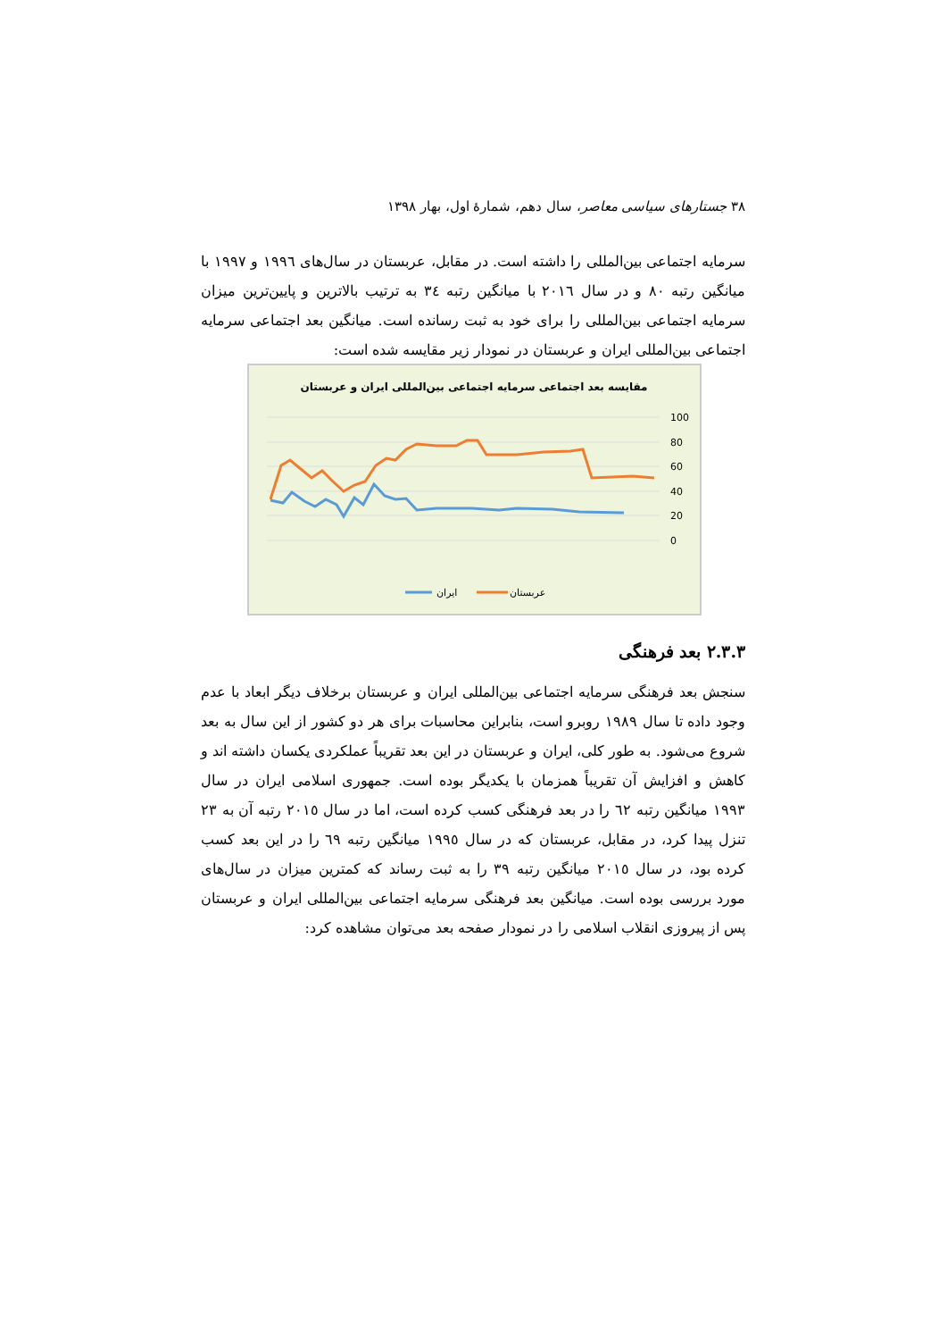٣٨ جستارهای سیاسی معاصر، سال دهم، شمارهٔ اول، بهار ١٣٩٨
سرمایه اجتماعی بین‌المللی را داشته است. در مقابل، عربستان در سال‌های ١٩٩٦ و ١٩٩٧ با میانگین رتبه ٨٠ و در سال ٢٠١٦ با میانگین رتبه ٣٤ به ترتیب بالاترین و پایین‌ترین میزان سرمایه اجتماعی بین‌المللی را برای خود به ثبت رسانده است. میانگین بعد اجتماعی سرمایه اجتماعی بین‌المللی ایران و عربستان در نمودار زیر مقایسه شده است:
مقایسه بعد اجتماعی سرمایه اجتماعی بین‌المللی ایران و عربستان
100
80
60
40
20
0
ایران
عربستان
٢.٣.٣ بعد فرهنگی
سنجش بعد فرهنگی سرمایه اجتماعی بین‌المللی ایران و عربستان برخلاف دیگر ابعاد با عدم وجود داده تا سال ١٩٨٩ روبرو است، بنابراین محاسبات برای هر دو کشور از این سال به بعد شروع می‌شود. به طور کلی، ایران و عربستان در این بعد تقریباً عملکردی یکسان داشته اند و کاهش و افزایش آن تقریباً همزمان با یکدیگر بوده است. جمهوری اسلامی ایران در سال ١٩٩٣ میانگین رتبه ٦٢ را در بعد فرهنگی کسب کرده است، اما در سال ٢٠١٥ رتبه آن به ٢٣ تنزل پیدا کرد، در مقابل، عربستان که در سال ١٩٩٥ میانگین رتبه ٦٩ را در این بعد کسب کرده بود، در سال ٢٠١٥ میانگین رتبه ٣٩ را به ثبت رساند که کمترین میزان در سال‌های مورد بررسی بوده است. میانگین بعد فرهنگی سرمایه اجتماعی بین‌المللی ایران و عربستان پس از پیروزی انقلاب اسلامی را در نمودار صفحه بعد می‌توان مشاهده کرد: